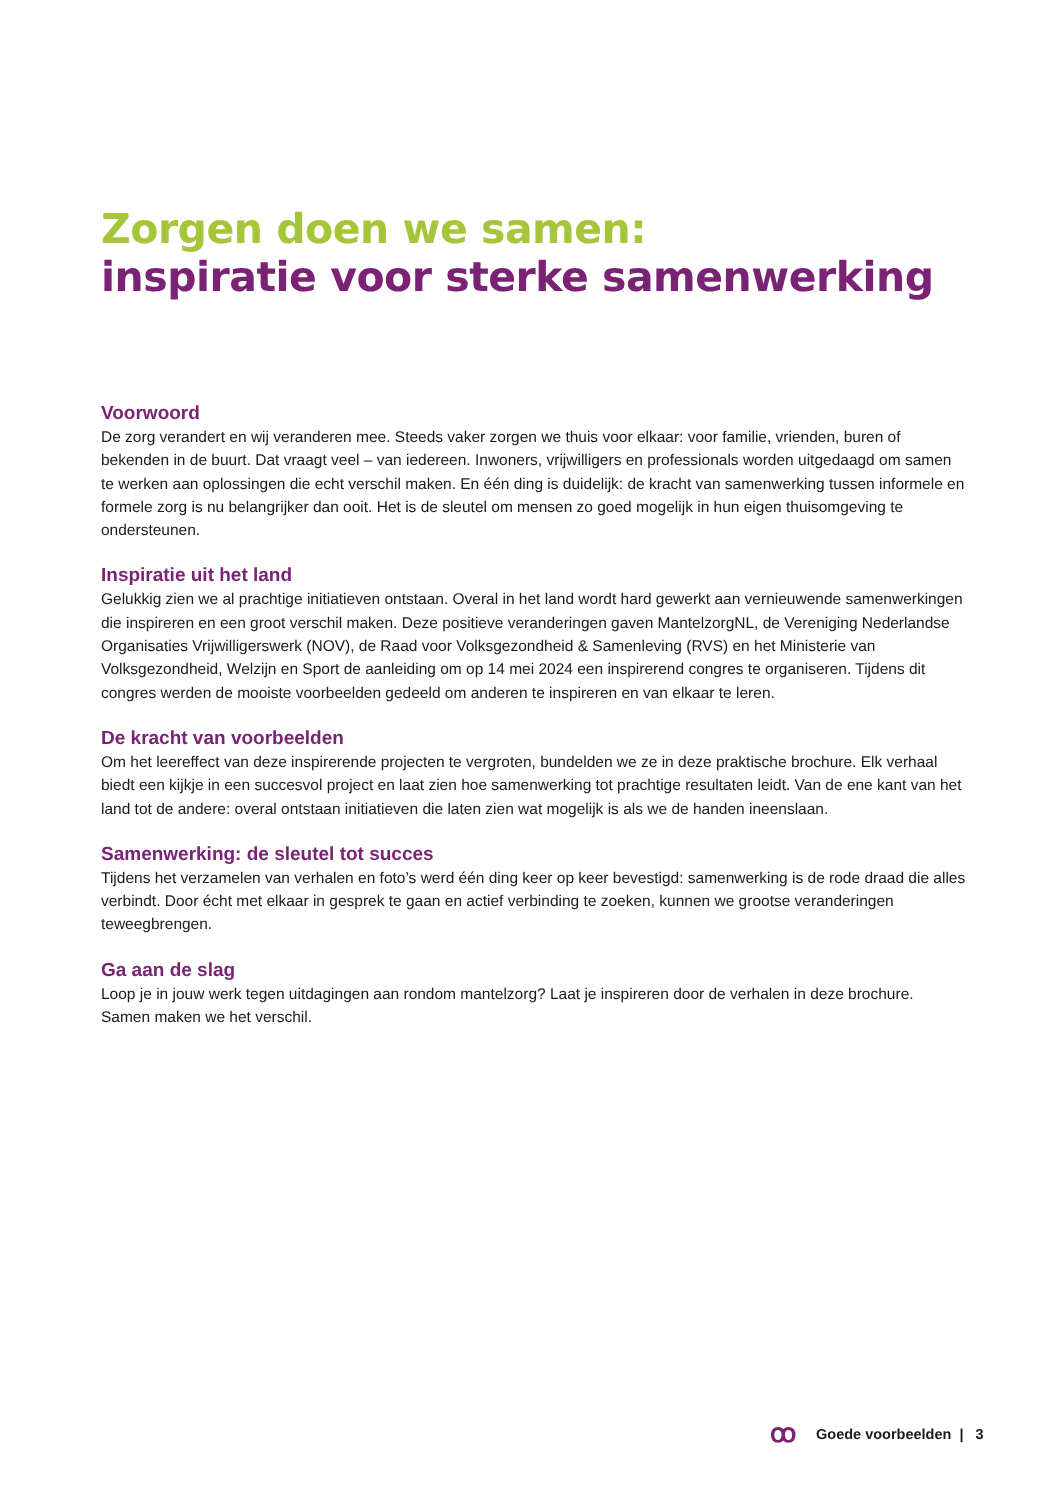Zorgen doen we samen:
inspiratie voor sterke samenwerking
Voorwoord
De zorg verandert en wij veranderen mee. Steeds vaker zorgen we thuis voor elkaar: voor familie, vrienden, buren of bekenden in de buurt. Dat vraagt veel – van iedereen. Inwoners, vrijwilligers en professionals worden uitgedaagd om samen te werken aan oplossingen die echt verschil maken. En één ding is duidelijk: de kracht van samenwerking tussen informele en formele zorg is nu belangrijker dan ooit. Het is de sleutel om mensen zo goed mogelijk in hun eigen thuisomgeving te ondersteunen.
Inspiratie uit het land
Gelukkig zien we al prachtige initiatieven ontstaan. Overal in het land wordt hard gewerkt aan vernieuwende samenwerkingen die inspireren en een groot verschil maken. Deze positieve veranderingen gaven MantelzorgNL, de Vereniging Nederlandse Organisaties Vrijwilligerswerk (NOV), de Raad voor Volksgezondheid & Samenleving (RVS) en het Ministerie van Volksgezondheid, Welzijn en Sport de aanleiding om op 14 mei 2024 een inspirerend congres te organiseren. Tijdens dit congres werden de mooiste voorbeelden gedeeld om anderen te inspireren en van elkaar te leren.
De kracht van voorbeelden
Om het leereffect van deze inspirerende projecten te vergroten, bundelden we ze in deze praktische brochure. Elk verhaal biedt een kijkje in een succesvol project en laat zien hoe samenwerking tot prachtige resultaten leidt. Van de ene kant van het land tot de andere: overal ontstaan initiatieven die laten zien wat mogelijk is als we de handen ineenslaan.
Samenwerking: de sleutel tot succes
Tijdens het verzamelen van verhalen en foto’s werd één ding keer op keer bevestigd: samenwerking is de rode draad die alles verbindt. Door écht met elkaar in gesprek te gaan en actief verbinding te zoeken, kunnen we grootse veranderingen teweegbrengen.
Ga aan de slag
Loop je in jouw werk tegen uitdagingen aan rondom mantelzorg? Laat je inspireren door de verhalen in deze brochure. Samen maken we het verschil.
ꝏ Goede voorbeelden | 3